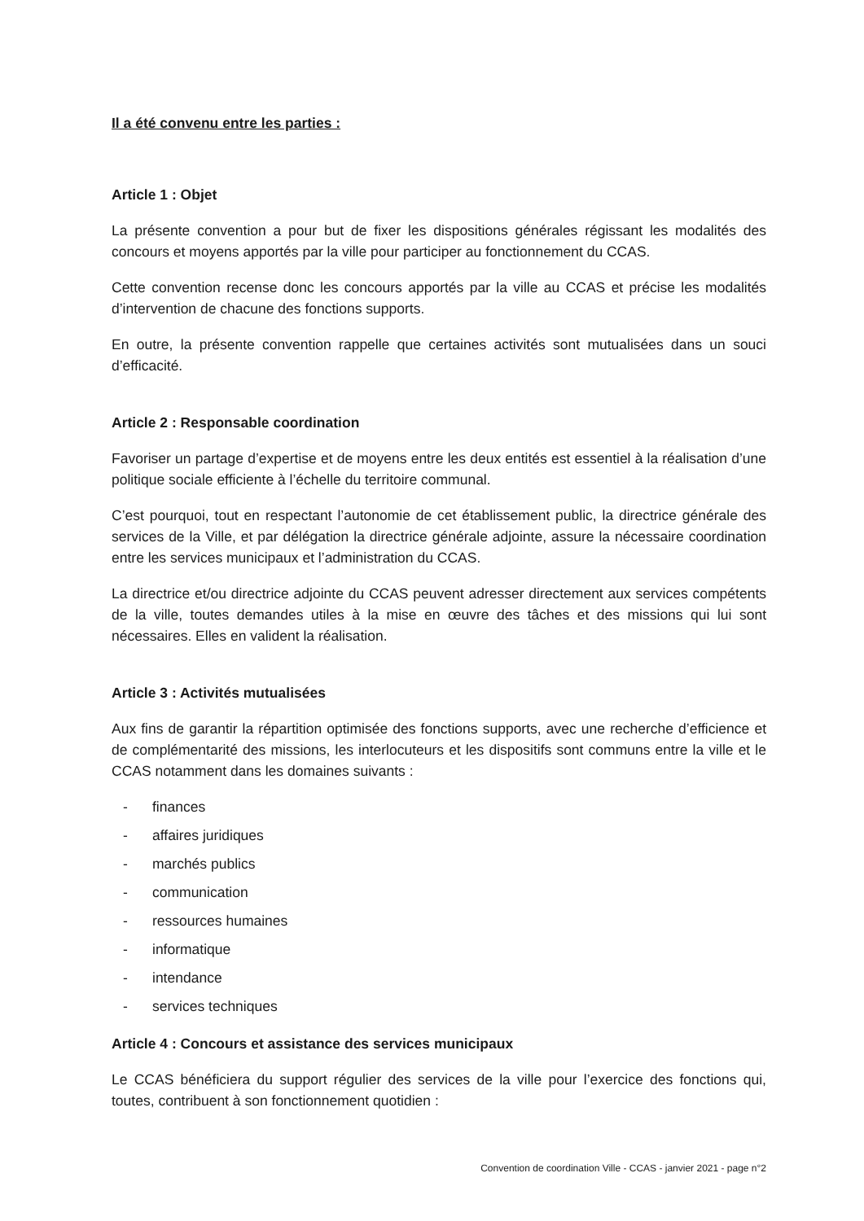Il a été convenu entre les parties :
Article 1 : Objet
La présente convention a pour but de fixer les dispositions générales régissant les modalités des concours et moyens apportés par la ville pour participer au fonctionnement du CCAS.
Cette convention recense donc les concours apportés par la ville au CCAS et précise les modalités d’intervention de chacune des fonctions supports.
En outre, la présente convention rappelle que certaines activités sont mutualisées dans un souci d’efficacité.
Article 2 : Responsable coordination
Favoriser un partage d’expertise et de moyens entre les deux entités est essentiel à la réalisation d’une politique sociale efficiente à l’échelle du territoire communal.
C’est pourquoi, tout en respectant l’autonomie de cet établissement public, la directrice générale des services de la Ville, et par délégation la directrice générale adjointe, assure la nécessaire coordination entre les services municipaux et l’administration du CCAS.
La directrice et/ou directrice adjointe du CCAS peuvent adresser directement aux services compétents de la ville, toutes demandes utiles à la mise en œuvre des tâches et des missions qui lui sont nécessaires. Elles en valident la réalisation.
Article 3 : Activités mutualisées
Aux fins de garantir la répartition optimisée des fonctions supports, avec une recherche d’efficience et de complémentarité des missions, les interlocuteurs et les dispositifs sont communs entre la ville et le CCAS notamment dans les domaines suivants :
- finances
- affaires juridiques
- marchés publics
- communication
- ressources humaines
- informatique
- intendance
- services techniques
Article 4 : Concours et assistance des services municipaux
Le CCAS bénéficiera du support régulier des services de la ville pour l’exercice des fonctions qui, toutes, contribuent à son fonctionnement quotidien :
Convention de coordination Ville - CCAS - janvier 2021 - page n°2